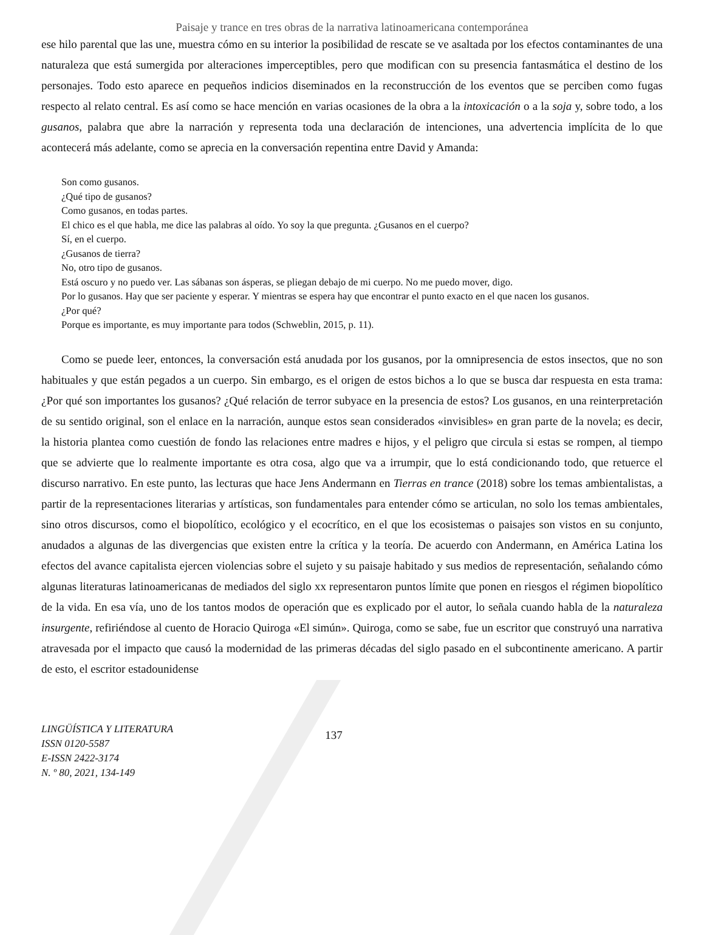Paisaje y trance en tres obras de la narrativa latinoamericana contemporánea
ese hilo parental que las une, muestra cómo en su interior la posibilidad de rescate se ve asaltada por los efectos contaminantes de una naturaleza que está sumergida por alteraciones imperceptibles, pero que modifican con su presencia fantasmática el destino de los personajes. Todo esto aparece en pequeños indicios diseminados en la reconstrucción de los eventos que se perciben como fugas respecto al relato central. Es así como se hace mención en varias ocasiones de la obra a la intoxicación o a la soja y, sobre todo, a los gusanos, palabra que abre la narración y representa toda una declaración de intenciones, una advertencia implícita de lo que acontecerá más adelante, como se aprecia en la conversación repentina entre David y Amanda:
Son como gusanos.
¿Qué tipo de gusanos?
Como gusanos, en todas partes.
El chico es el que habla, me dice las palabras al oído. Yo soy la que pregunta. ¿Gusanos en el cuerpo?
Sí, en el cuerpo.
¿Gusanos de tierra?
No, otro tipo de gusanos.
Está oscuro y no puedo ver. Las sábanas son ásperas, se pliegan debajo de mi cuerpo. No me puedo mover, digo.
Por lo gusanos. Hay que ser paciente y esperar. Y mientras se espera hay que encontrar el punto exacto en el que nacen los gusanos.
¿Por qué?
Porque es importante, es muy importante para todos (Schweblin, 2015, p. 11).
Como se puede leer, entonces, la conversación está anudada por los gusanos, por la omnipresencia de estos insectos, que no son habituales y que están pegados a un cuerpo. Sin embargo, es el origen de estos bichos a lo que se busca dar respuesta en esta trama: ¿Por qué son importantes los gusanos? ¿Qué relación de terror subyace en la presencia de estos? Los gusanos, en una reinterpretación de su sentido original, son el enlace en la narración, aunque estos sean considerados «invisibles» en gran parte de la novela; es decir, la historia plantea como cuestión de fondo las relaciones entre madres e hijos, y el peligro que circula si estas se rompen, al tiempo que se advierte que lo realmente importante es otra cosa, algo que va a irrumpir, que lo está condicionando todo, que retuerce el discurso narrativo. En este punto, las lecturas que hace Jens Andermann en Tierras en trance (2018) sobre los temas ambientalistas, a partir de la representaciones literarias y artísticas, son fundamentales para entender cómo se articulan, no solo los temas ambientales, sino otros discursos, como el biopolítico, ecológico y el ecocrítico, en el que los ecosistemas o paisajes son vistos en su conjunto, anudados a algunas de las divergencias que existen entre la crítica y la teoría. De acuerdo con Andermann, en América Latina los efectos del avance capitalista ejercen violencias sobre el sujeto y su paisaje habitado y sus medios de representación, señalando cómo algunas literaturas latinoamericanas de mediados del siglo xx representaron puntos límite que ponen en riesgos el régimen biopolítico de la vida. En esa vía, uno de los tantos modos de operación que es explicado por el autor, lo señala cuando habla de la naturaleza insurgente, refiriéndose al cuento de Horacio Quiroga «El simún». Quiroga, como se sabe, fue un escritor que construyó una narrativa atravesada por el impacto que causó la modernidad de las primeras décadas del siglo pasado en el subcontinente americano. A partir de esto, el escritor estadounidense
LINGÜÍSTICA Y LITERATURA
ISSN 0120-5587
E-ISSN 2422-3174
N. º 80, 2021, 134-149
137